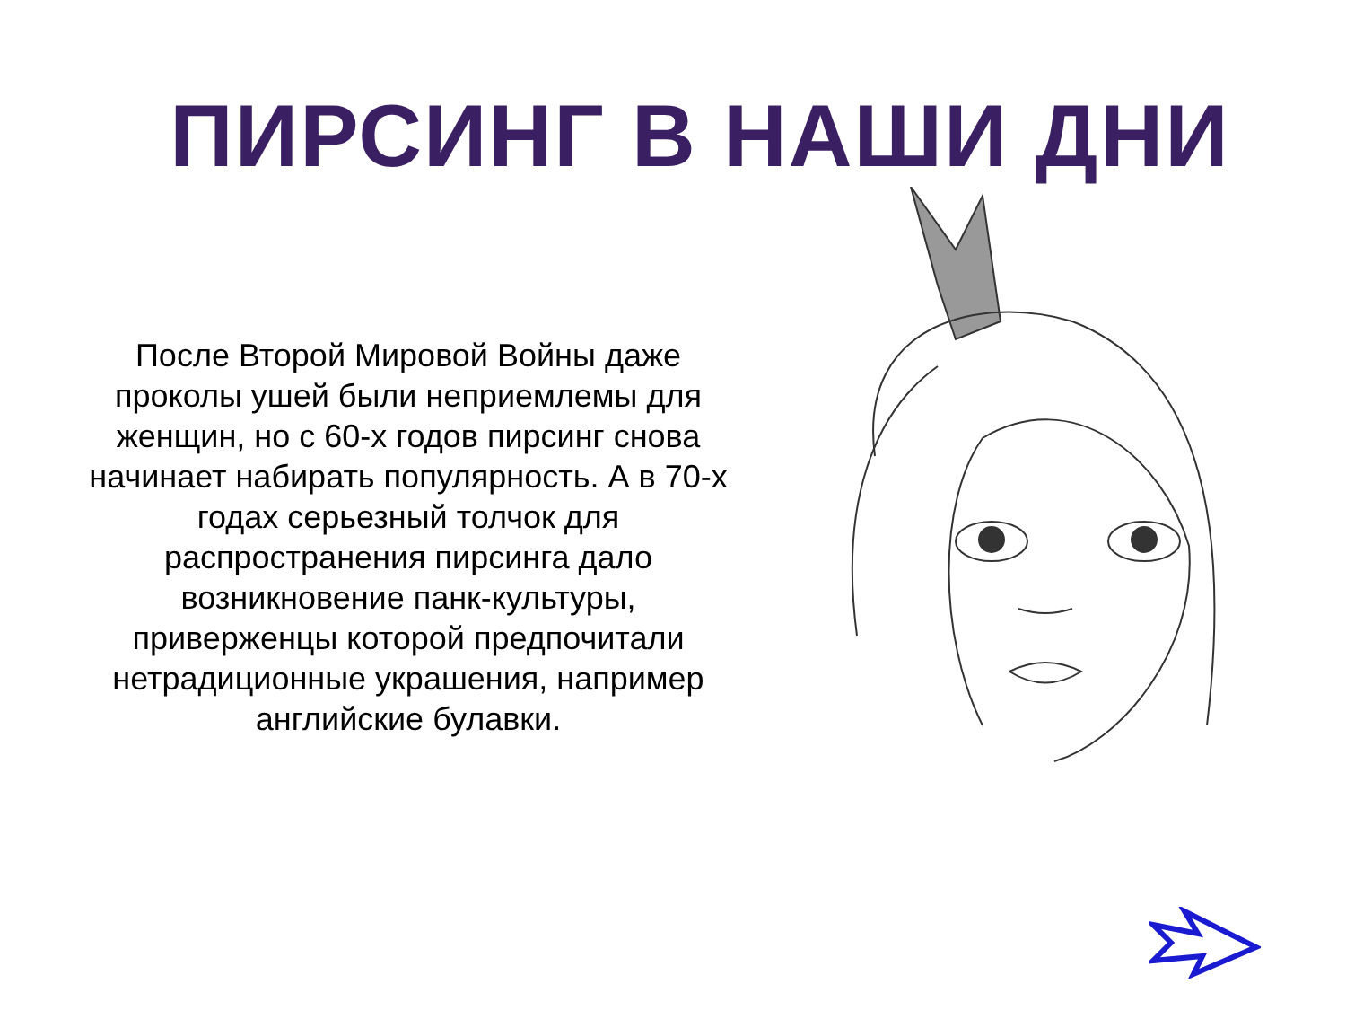ПИРСИНГ В НАШИ ДНИ
После Второй Мировой Войны даже проколы ушей были неприемлемы для женщин, но с 60-х годов пирсинг снова начинает набирать популярность. А в 70-х годах серьезный толчок для распространения пирсинга дало возникновение панк-культуры, приверженцы которой предпочитали нетрадиционные украшения, например английские булавки.